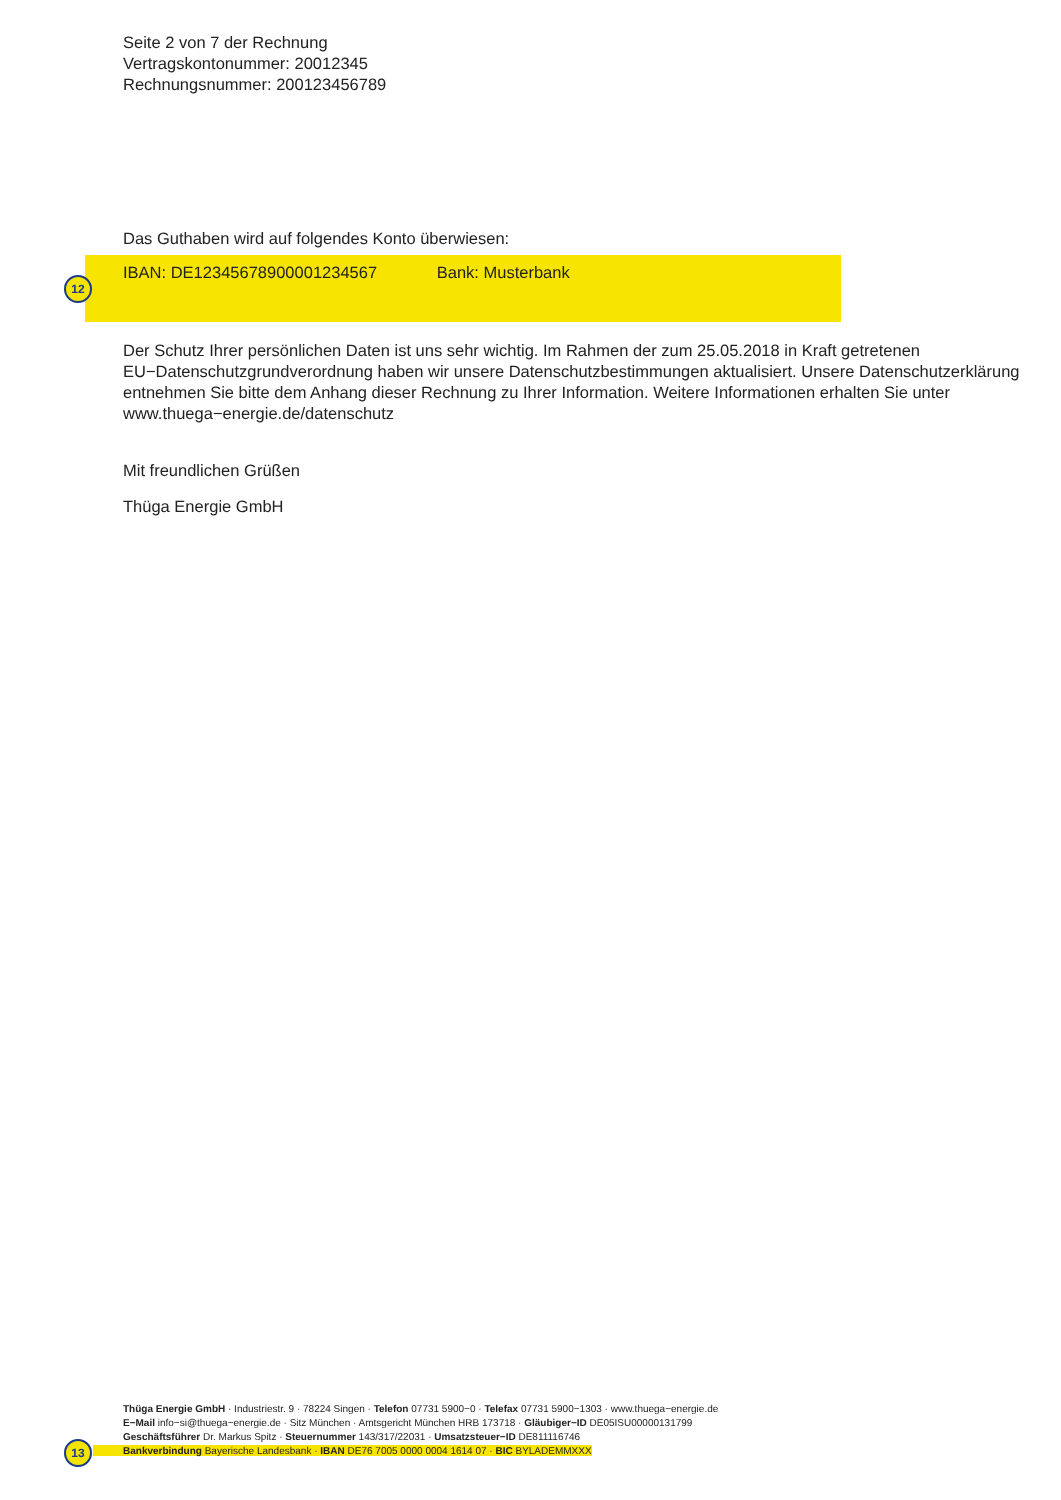Seite 2 von 7 der Rechnung
Vertragskontonummer: 20012345
Rechnungsnummer: 200123456789
Das Guthaben wird auf folgendes Konto überwiesen:
IBAN: DE12345678900001234567 Bank: Musterbank
12
Der Schutz Ihrer persönlichen Daten ist uns sehr wichtig. Im Rahmen der zum 25.05.2018 in Kraft getretenen EU−Datenschutzgrundverordnung haben wir unsere Datenschutzbestimmungen aktualisiert. Unsere Datenschutzerklärung entnehmen Sie bitte dem Anhang dieser Rechnung zu Ihrer Information. Weitere Informationen erhalten Sie unter www.thuega−energie.de/datenschutz
Mit freundlichen Grüßen
Thüga Energie GmbH
Thüga Energie GmbH · Industriestr. 9 · 78224 Singen · Telefon 07731 5900−0 · Telefax 07731 5900−1303 · www.thuega−energie.de
E−Mail info−si@thuega−energie.de · Sitz München · Amtsgericht München HRB 173718 · Gläubiger−ID DE05ISU00000131799
Geschäftsführer Dr. Markus Spitz · Steuernummer 143/317/22031 · Umsatzsteuer−ID DE811116746
Bankverbindung Bayerische Landesbank · IBAN DE76 7005 0000 0004 1614 07 · BIC BYLADEMMXXX
13